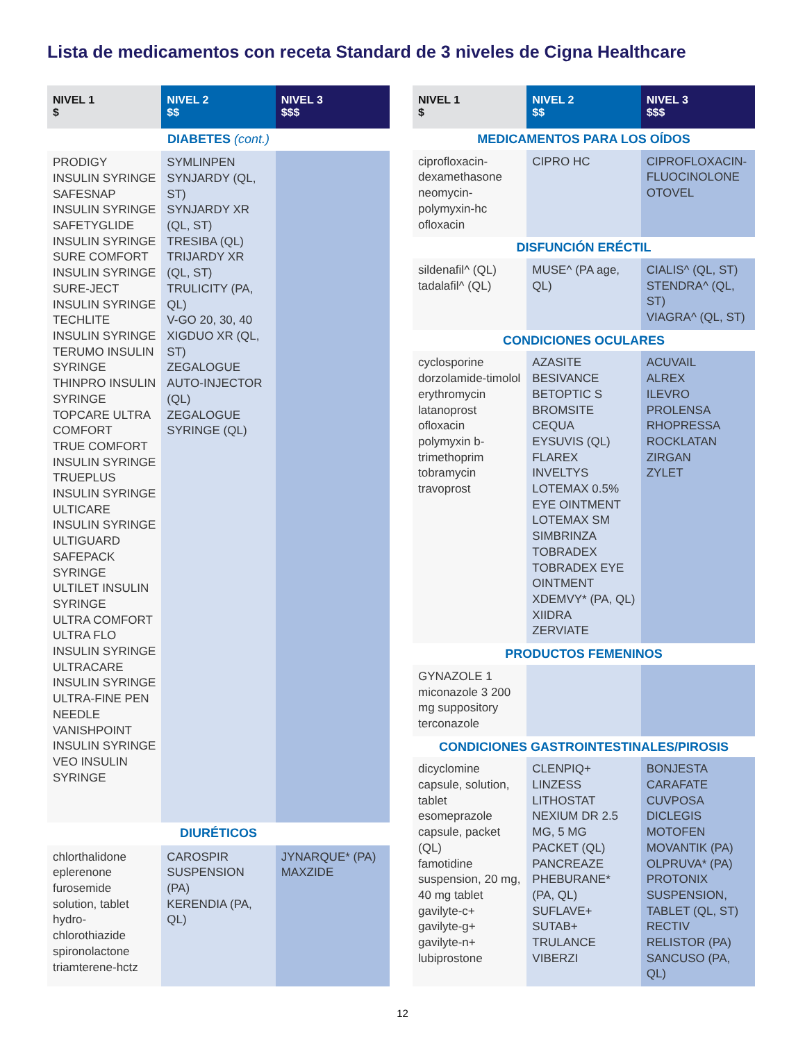Lista de medicamentos con receta Standard de 3 niveles de Cigna Healthcare
| NIVEL 1 $ | NIVEL 2 $$ | NIVEL 3 $$$ |
| --- | --- | --- |
| DIABETES (cont.) | | |
| PRODIGY INSULIN SYRINGE SAFESNAP INSULIN SYRINGE SAFETYGLIDE INSULIN SYRINGE SURE COMFORT INSULIN SYRINGE SURE-JECT INSULIN SYRINGE TECHLITE INSULIN SYRINGE TERUMO INSULIN SYRINGE THINPRO INSULIN SYRINGE TOPCARE ULTRA COMFORT TRUE COMFORT INSULIN SYRINGE TRUEPLUS INSULIN SYRINGE ULTICARE INSULIN SYRINGE ULTIGUARD SAFEPACK SYRINGE ULTILET INSULIN SYRINGE ULTRA COMFORT ULTRA FLO INSULIN SYRINGE ULTRACARE INSULIN SYRINGE ULTRA-FINE PEN NEEDLE VANISHPOINT INSULIN SYRINGE VEO INSULIN SYRINGE | SYMLINPEN SYNJARDY (QL, ST) SYNJARDY XR (QL, ST) TRESIBA (QL) TRIJARDY XR (QL, ST) TRULICITY (PA, QL) V-GO 20, 30, 40 XIGDUO XR (QL, ST) ZEGALOGUE AUTO-INJECTOR (QL) ZEGALOGUE SYRINGE (QL) | |
| DIURÉTICOS | | |
| chlorthalidone eplerenone furosemide solution, tablet hydro-chlorothiazide spironolactone triamterene-hctz | CAROSPIR SUSPENSION (PA) KERENDIA (PA, QL) | JYNARQUE* (PA) MAXZIDE |
| NIVEL 1 $ | NIVEL 2 $$ | NIVEL 3 $$$ |
| --- | --- | --- |
| MEDICAMENTOS PARA LOS OÍDOS | | |
| ciprofloxacin-dexamethasone neomycin-polymyxin-hc ofloxacin | CIPRO HC | CIPROFLOXACIN-FLUOCINOLONE OTOVEL |
| DISFUNCIÓN ERÉCTIL | | |
| sildenafil^ (QL) tadalafil^ (QL) | MUSE^ (PA age, QL) | CIALIS^ (QL, ST) STENDRA^ (QL, ST) VIAGRA^ (QL, ST) |
| CONDICIONES OCULARES | | |
| cyclosporine dorzolamide-timolol erythromycin latanoprost ofloxacin polymyxin b-trimethoprim tobramycin travoprost | AZASITE BESIVANCE BETOPTIC S BROMSITE CEQUA EYSUVIS (QL) FLAREX INVELTYS LOTEMAX 0.5% EYE OINTMENT LOTEMAX SM SIMBRINZA TOBRADEX TOBRADEX EYE OINTMENT XDEMVY* (PA, QL) XIIDRA ZERVIATE | ACUVAIL ALREX ILEVRO PROLENSA RHOPRESSA ROCKLATAN ZIRGAN ZYLET |
| PRODUCTOS FEMENINOS | | |
| GYNAZOLE 1 miconazole 3 200 mg suppository terconazole | | |
| CONDICIONES GASTROINTESTINALES/PIROSIS | | |
| dicyclomine capsule, solution, tablet esomeprazole capsule, packet (QL) famotidine suspension, 20 mg, 40 mg tablet gavilyte-c+ gavilyte-g+ gavilyte-n+ lubiprostone | CLENPIQ+ LINZESS LITHOSTAT NEXIUM DR 2.5 MG, 5 MG PACKET (QL) PANCREAZE PHEBURANE* (PA, QL) SUFLAVE+ SUTAB+ TRULANCE VIBERZI | BONJESTA CARAFATE CUVPOSA DICLEGIS MOTOFEN MOVANTIK (PA) OLPRUVA* (PA) PROTONIX SUSPENSION, TABLET (QL, ST) RECTIV RELISTOR (PA) SANCUSO (PA, QL) |
12